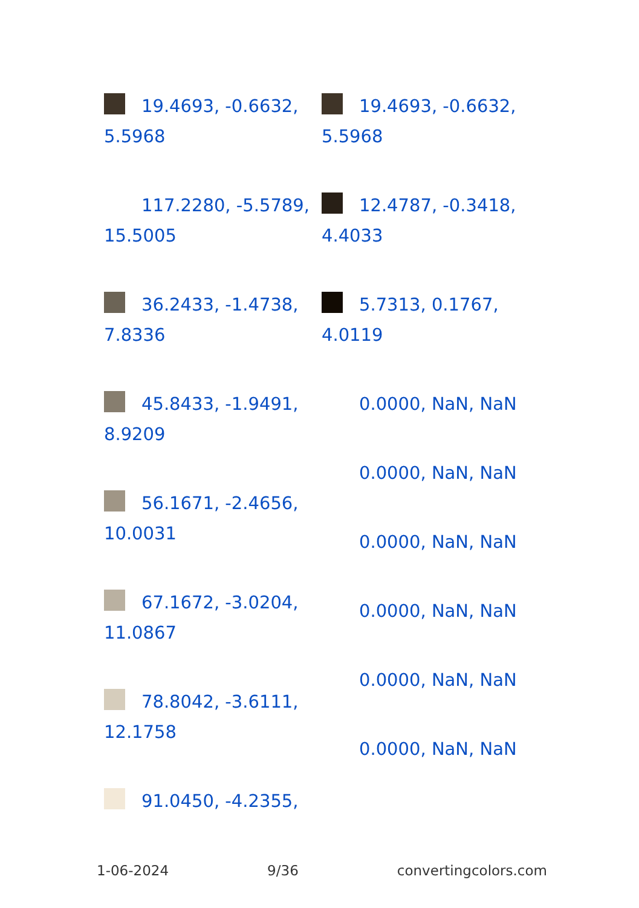19.4693, -0.6632,
5.5968
117.2280, -5.5789,
15.5005
36.2433, -1.4738,
7.8336
45.8433, -1.9491,
8.9209
56.1671, -2.4656,
10.0031
67.1672, -3.0204,
11.0867
78.8042, -3.6111,
12.1758
91.0450, -4.2355,
19.4693, -0.6632,
5.5968
12.4787, -0.3418,
4.4033
5.7313, 0.1767,
4.0119
0.0000, NaN, NaN
0.0000, NaN, NaN
0.0000, NaN, NaN
0.0000, NaN, NaN
0.0000, NaN, NaN
0.0000, NaN, NaN
1-06-2024 9/36 convertingcolors.com